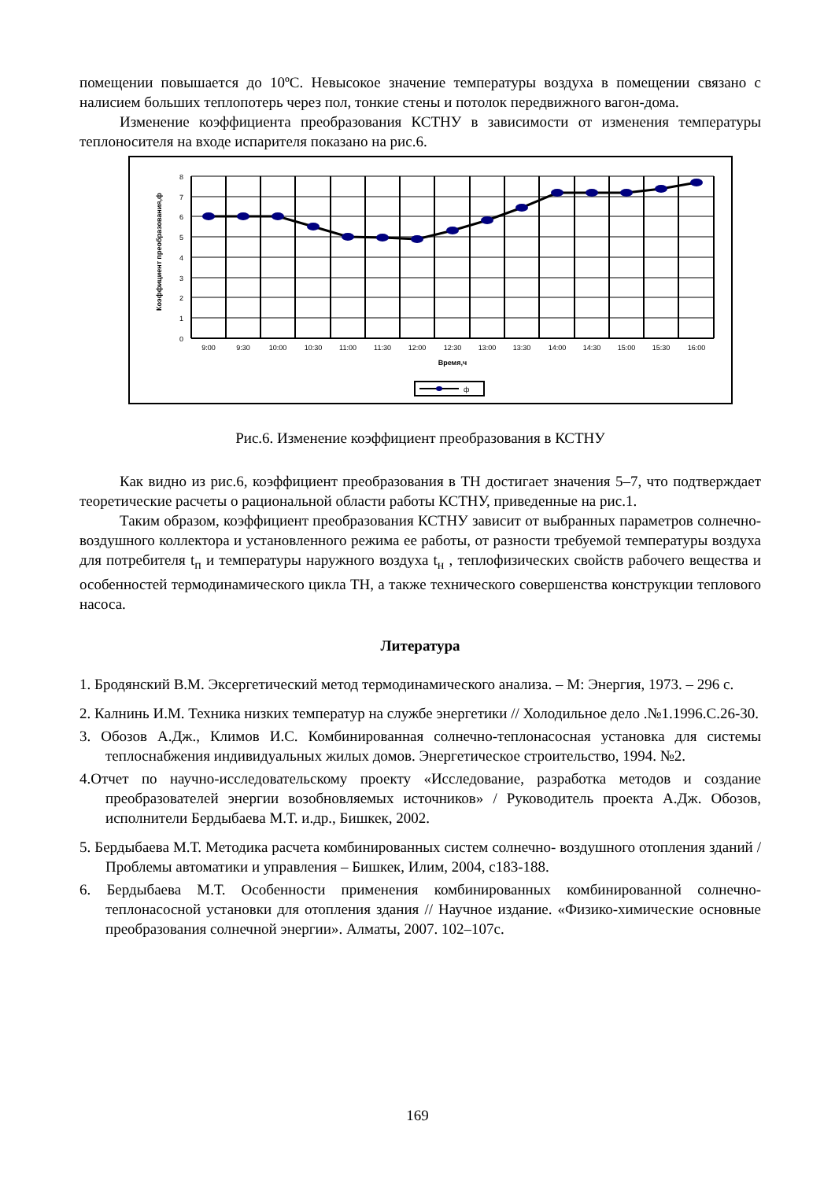помещении повышается до 10ºС. Невысокое значение температуры воздуха в помещении связано с налисием больших теплопотерь через пол, тонкие стены и потолок передвижного вагон-дома.
Изменение коэффициента преобразования КСТНУ в зависимости от изменения температуры теплоносителя на входе испарителя показано на рис.6.
Коэффициент преобразования,ф
8
7
6
5
4
3
2
1
0
9:00
9:30
10:00
10:30
11:00
11:30
12:00
12:30
13:00
13:30
14:00
14:30
15:00
15:30
16:00
Время,ч
ф
Рис.6. Изменение коэффициент преобразования в КСТНУ
Как видно из рис.6, коэффициент преобразования в ТН достигает значения 5–7, что подтверждает теоретические расчеты о рациональной области работы КСТНУ, приведенные на рис.1.
Таким образом, коэффициент преобразования КСТНУ зависит от выбранных параметров солнечно-воздушного коллектора и установленного режима ее работы, от разности требуемой температуры воздуха для потребителя t<sub>п</sub> и температуры наружного воздуха t<sub>н</sub> , теплофизических свойств рабочего вещества и особенностей термодинамического цикла ТН, а также технического совершенства конструкции теплового насоса.
Литература
1. Бродянский В.М. Эксергетический метод термодинамического анализа. – М: Энергия, 1973. – 296 с.
2. Калнинь И.М. Техника низких температур на службе энергетики // Холодильное дело .№1.1996.С.26-30.
3. Обозов А.Дж., Климов И.С. Комбинированная солнечно-теплонасосная установка для системы теплоснабжения индивидуальных жилых домов. Энергетическое строительство, 1994. №2.
4.Отчет по научно-исследовательскому проекту «Исследование, разработка методов и создание преобразователей энергии возобновляемых источников» / Руководитель проекта А.Дж. Обозов, исполнители Бердыбаева М.Т. и.др., Бишкек, 2002.
5. Бердыбаева М.Т. Методика расчета комбинированных систем солнечно- воздушного отопления зданий / Проблемы автоматики и управления – Бишкек, Илим, 2004, с183-188.
6. Бердыбаева М.Т. Особенности применения комбинированных комбинированной солнечно-теплонасосной установки для отопления здания // Научное издание. «Физико-химические основные преобразования солнечной энергии». Алматы, 2007. 102–107с.
169